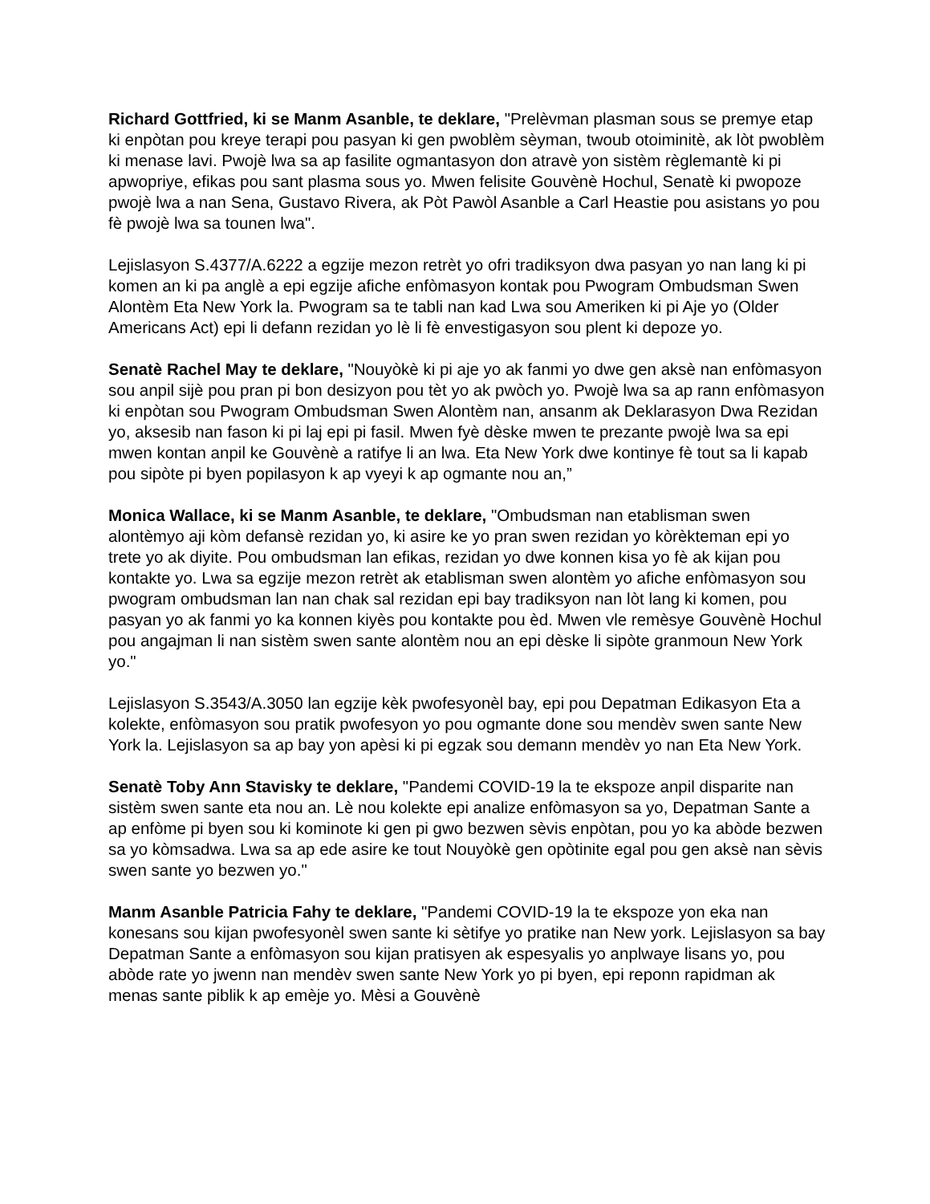Richard Gottfried, ki se Manm Asanble, te deklare, "Prelèvman plasman sous se premye etap ki enpòtan pou kreye terapi pou pasyan ki gen pwoblèm sèyman, twoub otoiminitè, ak lòt pwoblèm ki menase lavi. Pwojè lwa sa ap fasilite ogmantasyon don atravè yon sistèm règlemantè ki pi apwopriye, efikas pou sant plasma sous yo. Mwen felisite Gouvènè Hochul, Senatè ki pwopoze pwojè lwa a nan Sena, Gustavo Rivera, ak Pòt Pawòl Asanble a Carl Heastie pou asistans yo pou fè pwojè lwa sa tounen lwa".
Lejislasyon S.4377/A.6222 a egzije mezon retrèt yo ofri tradiksyon dwa pasyan yo nan lang ki pi komen an ki pa anglè a epi egzije afiche enfòmasyon kontak pou Pwogram Ombudsman Swen Alontèm Eta New York la. Pwogram sa te tabli nan kad Lwa sou Ameriken ki pi Aje yo (Older Americans Act) epi li defann rezidan yo lè li fè envestigasyon sou plent ki depoze yo.
Senatè Rachel May te deklare, "Nouyòkè ki pi aje yo ak fanmi yo dwe gen aksè nan enfòmasyon sou anpil sijè pou pran pi bon desizyon pou tèt yo ak pwòch yo. Pwojè lwa sa ap rann enfòmasyon ki enpòtan sou Pwogram Ombudsman Swen Alontèm nan, ansanm ak Deklarasyon Dwa Rezidan yo, aksesib nan fason ki pi laj epi pi fasil. Mwen fyè dèske mwen te prezante pwojè lwa sa epi mwen kontan anpil ke Gouvènè a ratifye li an lwa. Eta New York dwe kontinye fè tout sa li kapab pou sipòte pi byen popilasyon k ap vyeyi k ap ogmante nou an,”
Monica Wallace, ki se Manm Asanble, te deklare, "Ombudsman nan etablisman swen alontèmyo aji kòm defansè rezidan yo, ki asire ke yo pran swen rezidan yo kòrèkteman epi yo trete yo ak diyite. Pou ombudsman lan efikas, rezidan yo dwe konnen kisa yo fè ak kijan pou kontakte yo. Lwa sa egzije mezon retrèt ak etablisman swen alontèm yo afiche enfòmasyon sou pwogram ombudsman lan nan chak sal rezidan epi bay tradiksyon nan lòt lang ki komen, pou pasyan yo ak fanmi yo ka konnen kiyès pou kontakte pou èd. Mwen vle remèsye Gouvènè Hochul pou angajman li nan sistèm swen sante alontèm nou an epi dèske li sipòte granmoun New York yo."
Lejislasyon S.3543/A.3050 lan egzije kèk pwofesyonèl bay, epi pou Depatman Edikasyon Eta a kolekte, enfòmasyon sou pratik pwofesyon yo pou ogmante done sou mendèv swen sante New York la. Lejislasyon sa ap bay yon apèsi ki pi egzak sou demann mendèv yo nan Eta New York.
Senatè Toby Ann Stavisky te deklare, "Pandemi COVID-19 la te ekspoze anpil disparite nan sistèm swen sante eta nou an. Lè nou kolekte epi analize enfòmasyon sa yo, Depatman Sante a ap enfòme pi byen sou ki kominote ki gen pi gwo bezwen sèvis enpòtan, pou yo ka abòde bezwen sa yo kòmsadwa. Lwa sa ap ede asire ke tout Nouyòkè gen opòtinite egal pou gen aksè nan sèvis swen sante yo bezwen yo."
Manm Asanble Patricia Fahy te deklare, "Pandemi COVID-19 la te ekspoze yon eka nan konesans sou kijan pwofesyonèl swen sante ki sètifye yo pratike nan New york. Lejislasyon sa bay Depatman Sante a enfòmasyon sou kijan pratisyen ak espesyalis yo anplwaye lisans yo, pou abòde rate yo jwenn nan mendèv swen sante New York yo pi byen, epi reponn rapidman ak menas sante piblik k ap emèje yo. Mèsi a Gouvènè